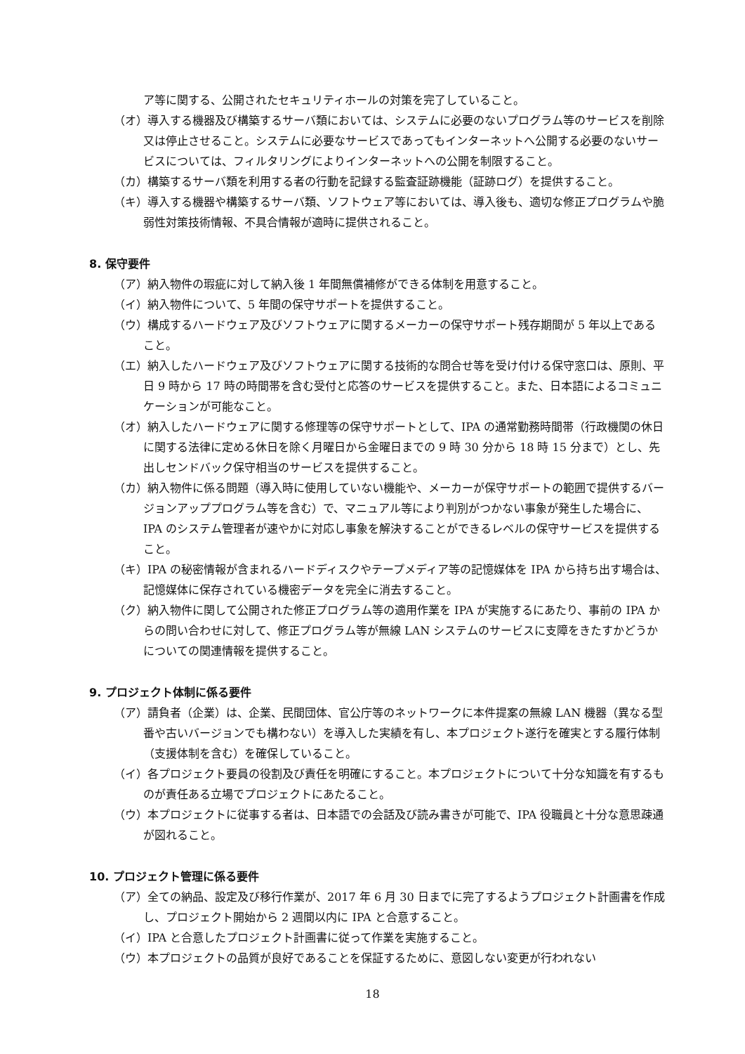ア等に関する、公開されたセキュリティホールの対策を完了していること。
（オ）導入する機器及び構築するサーバ類においては、システムに必要のないプログラム等のサービスを削除又は停止させること。システムに必要なサービスであってもインターネットへ公開する必要のないサービスについては、フィルタリングによりインターネットへの公開を制限すること。
（カ）構築するサーバ類を利用する者の行動を記録する監査証跡機能（証跡ログ）を提供すること。
（キ）導入する機器や構築するサーバ類、ソフトウェア等においては、導入後も、適切な修正プログラムや脆弱性対策技術情報、不具合情報が適時に提供されること。
8. 保守要件
（ア）納入物件の瑕疵に対して納入後 1 年間無償補修ができる体制を用意すること。
（イ）納入物件について、5 年間の保守サポートを提供すること。
（ウ）構成するハードウェア及びソフトウェアに関するメーカーの保守サポート残存期間が 5 年以上であること。
（エ）納入したハードウェア及びソフトウェアに関する技術的な問合せ等を受け付ける保守窓口は、原則、平日 9 時から 17 時の時間帯を含む受付と応答のサービスを提供すること。また、日本語によるコミュニケーションが可能なこと。
（オ）納入したハードウェアに関する修理等の保守サポートとして、IPA の通常勤務時間帯（行政機関の休日に関する法律に定める休日を除く月曜日から金曜日までの 9 時 30 分から 18 時 15 分まで）とし、先出しセンドバック保守相当のサービスを提供すること。
（カ）納入物件に係る問題（導入時に使用していない機能や、メーカーが保守サポートの範囲で提供するバージョンアッププログラム等を含む）で、マニュアル等により判別がつかない事象が発生した場合に、IPA のシステム管理者が速やかに対応し事象を解決することができるレベルの保守サービスを提供すること。
（キ）IPA の秘密情報が含まれるハードディスクやテープメディア等の記憶媒体を IPA から持ち出す場合は、記憶媒体に保存されている機密データを完全に消去すること。
（ク）納入物件に関して公開された修正プログラム等の適用作業を IPA が実施するにあたり、事前の IPA からの問い合わせに対して、修正プログラム等が無線 LAN システムのサービスに支障をきたすかどうかについての関連情報を提供すること。
9. プロジェクト体制に係る要件
（ア）請負者（企業）は、企業、民間団体、官公庁等のネットワークに本件提案の無線 LAN 機器（異なる型番や古いバージョンでも構わない）を導入した実績を有し、本プロジェクト遂行を確実とする履行体制（支援体制を含む）を確保していること。
（イ）各プロジェクト要員の役割及び責任を明確にすること。本プロジェクトについて十分な知識を有するものが責任ある立場でプロジェクトにあたること。
（ウ）本プロジェクトに従事する者は、日本語での会話及び読み書きが可能で、IPA 役職員と十分な意思疎通が図れること。
10. プロジェクト管理に係る要件
（ア）全ての納品、設定及び移行作業が、2017 年 6 月 30 日までに完了するようプロジェクト計画書を作成し、プロジェクト開始から 2 週間以内に IPA と合意すること。
（イ）IPA と合意したプロジェクト計画書に従って作業を実施すること。
（ウ）本プロジェクトの品質が良好であることを保証するために、意図しない変更が行われない
18